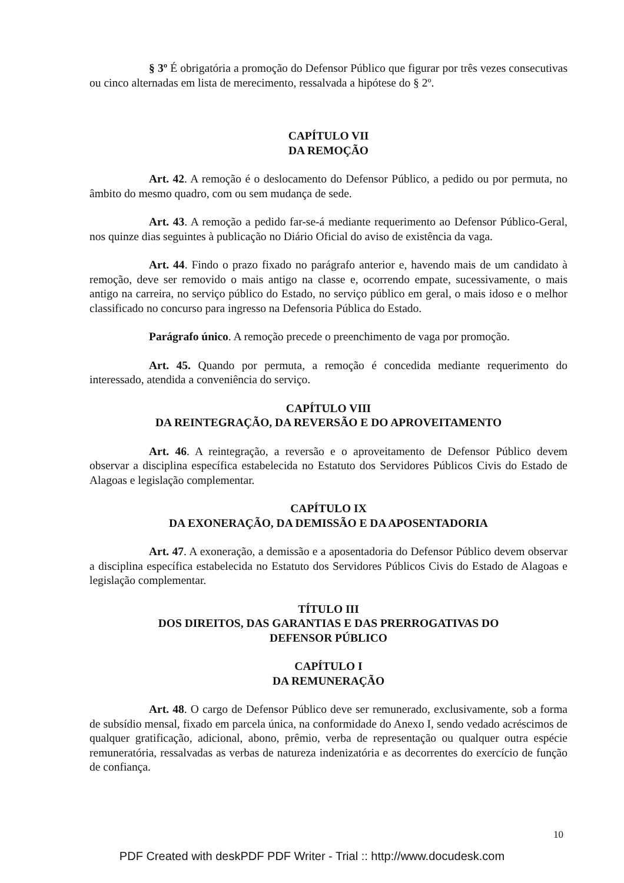§ 3º É obrigatória a promoção do Defensor Público que figurar por três vezes consecutivas ou cinco alternadas em lista de merecimento, ressalvada a hipótese do § 2º.
CAPÍTULO VII
DA REMOÇÃO
Art. 42. A remoção é o deslocamento do Defensor Público, a pedido ou por permuta, no âmbito do mesmo quadro, com ou sem mudança de sede.
Art. 43. A remoção a pedido far-se-á mediante requerimento ao Defensor Público-Geral, nos quinze dias seguintes à publicação no Diário Oficial do aviso de existência da vaga.
Art. 44. Findo o prazo fixado no parágrafo anterior e, havendo mais de um candidato à remoção, deve ser removido o mais antigo na classe e, ocorrendo empate, sucessivamente, o mais antigo na carreira, no serviço público do Estado, no serviço público em geral, o mais idoso e o melhor classificado no concurso para ingresso na Defensoria Pública do Estado.
Parágrafo único. A remoção precede o preenchimento de vaga por promoção.
Art. 45. Quando por permuta, a remoção é concedida mediante requerimento do interessado, atendida a conveniência do serviço.
CAPÍTULO VIII
DA REINTEGRAÇÃO, DA REVERSÃO E DO APROVEITAMENTO
Art. 46. A reintegração, a reversão e o aproveitamento de Defensor Público devem observar a disciplina específica estabelecida no Estatuto dos Servidores Públicos Civis do Estado de Alagoas e legislação complementar.
CAPÍTULO IX
DA EXONERAÇÃO, DA DEMISSÃO E DA APOSENTADORIA
Art. 47. A exoneração, a demissão e a aposentadoria do Defensor Público devem observar a disciplina específica estabelecida no Estatuto dos Servidores Públicos Civis do Estado de Alagoas e legislação complementar.
TÍTULO III
DOS DIREITOS, DAS GARANTIAS E DAS PRERROGATIVAS DO
DEFENSOR PÚBLICO
CAPÍTULO I
DA REMUNERAÇÃO
Art. 48. O cargo de Defensor Público deve ser remunerado, exclusivamente, sob a forma de subsídio mensal, fixado em parcela única, na conformidade do Anexo I, sendo vedado acréscimos de qualquer gratificação, adicional, abono, prêmio, verba de representação ou qualquer outra espécie remuneratória, ressalvadas as verbas de natureza indenizatória e as decorrentes do exercício de função de confiança.
10
PDF Created with deskPDF PDF Writer - Trial :: http://www.docudesk.com